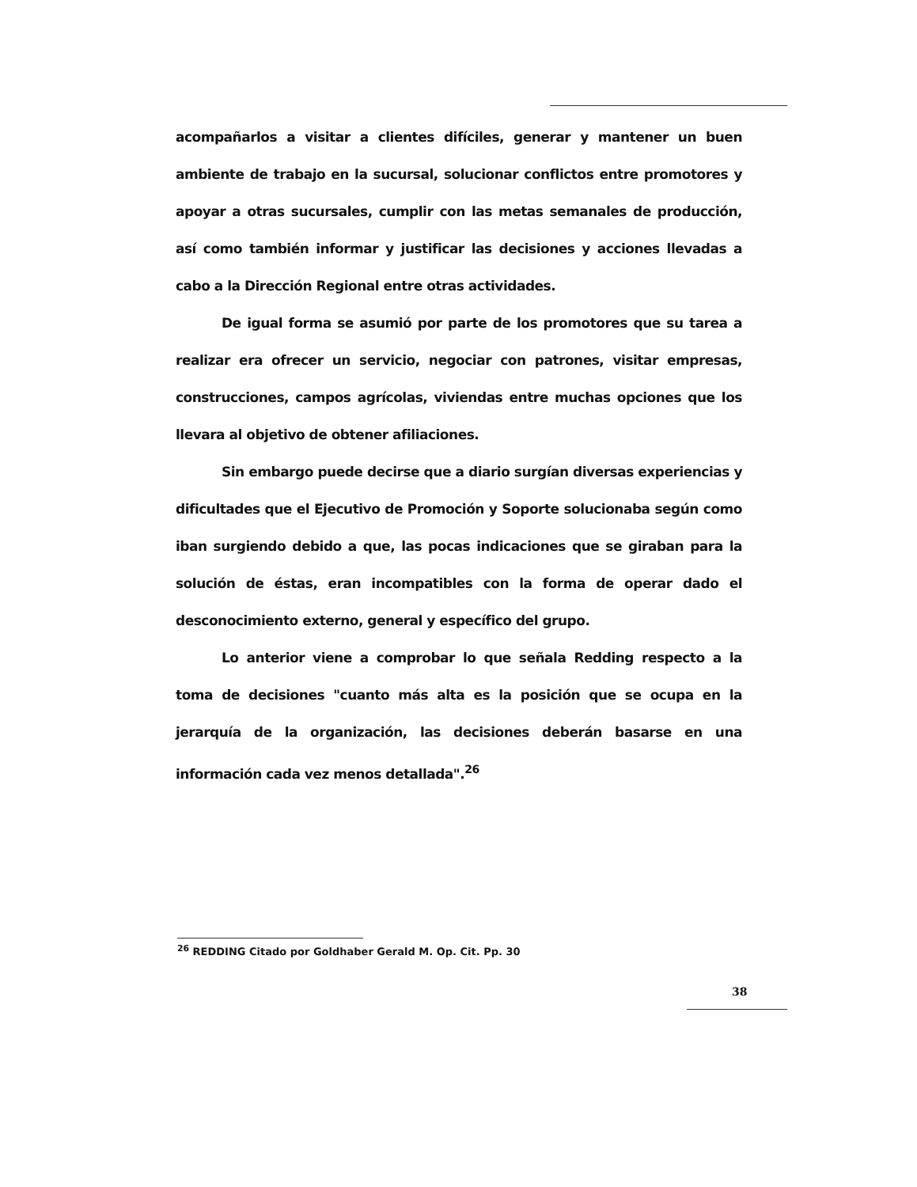acompañarlos a visitar a clientes difíciles, generar y mantener un buen ambiente de trabajo en la sucursal, solucionar conflictos entre promotores y apoyar a otras sucursales, cumplir con las metas semanales de producción, así como también informar y justificar las decisiones y acciones llevadas a cabo a la Dirección Regional entre otras actividades.
De igual forma se asumió por parte de los promotores que su tarea a realizar era ofrecer un servicio, negociar con patrones, visitar empresas, construcciones, campos agrícolas, viviendas entre muchas opciones que los llevara al objetivo de obtener afiliaciones.
Sin embargo puede decirse que a diario surgían diversas experiencias y dificultades que el Ejecutivo de Promoción y Soporte solucionaba según como iban surgiendo debido a que, las pocas indicaciones que se giraban para la solución de éstas, eran incompatibles con la forma de operar dado el desconocimiento externo, general y específico del grupo.
Lo anterior viene a comprobar lo que señala Redding respecto a la toma de decisiones "cuanto más alta es la posición que se ocupa en la jerarquía de la organización, las decisiones deberán basarse en una información cada vez menos detallada".<sup>26</sup>
<sup>26</sup> REDDING Citado por Goldhaber Gerald M. Op. Cit. Pp. 30
38